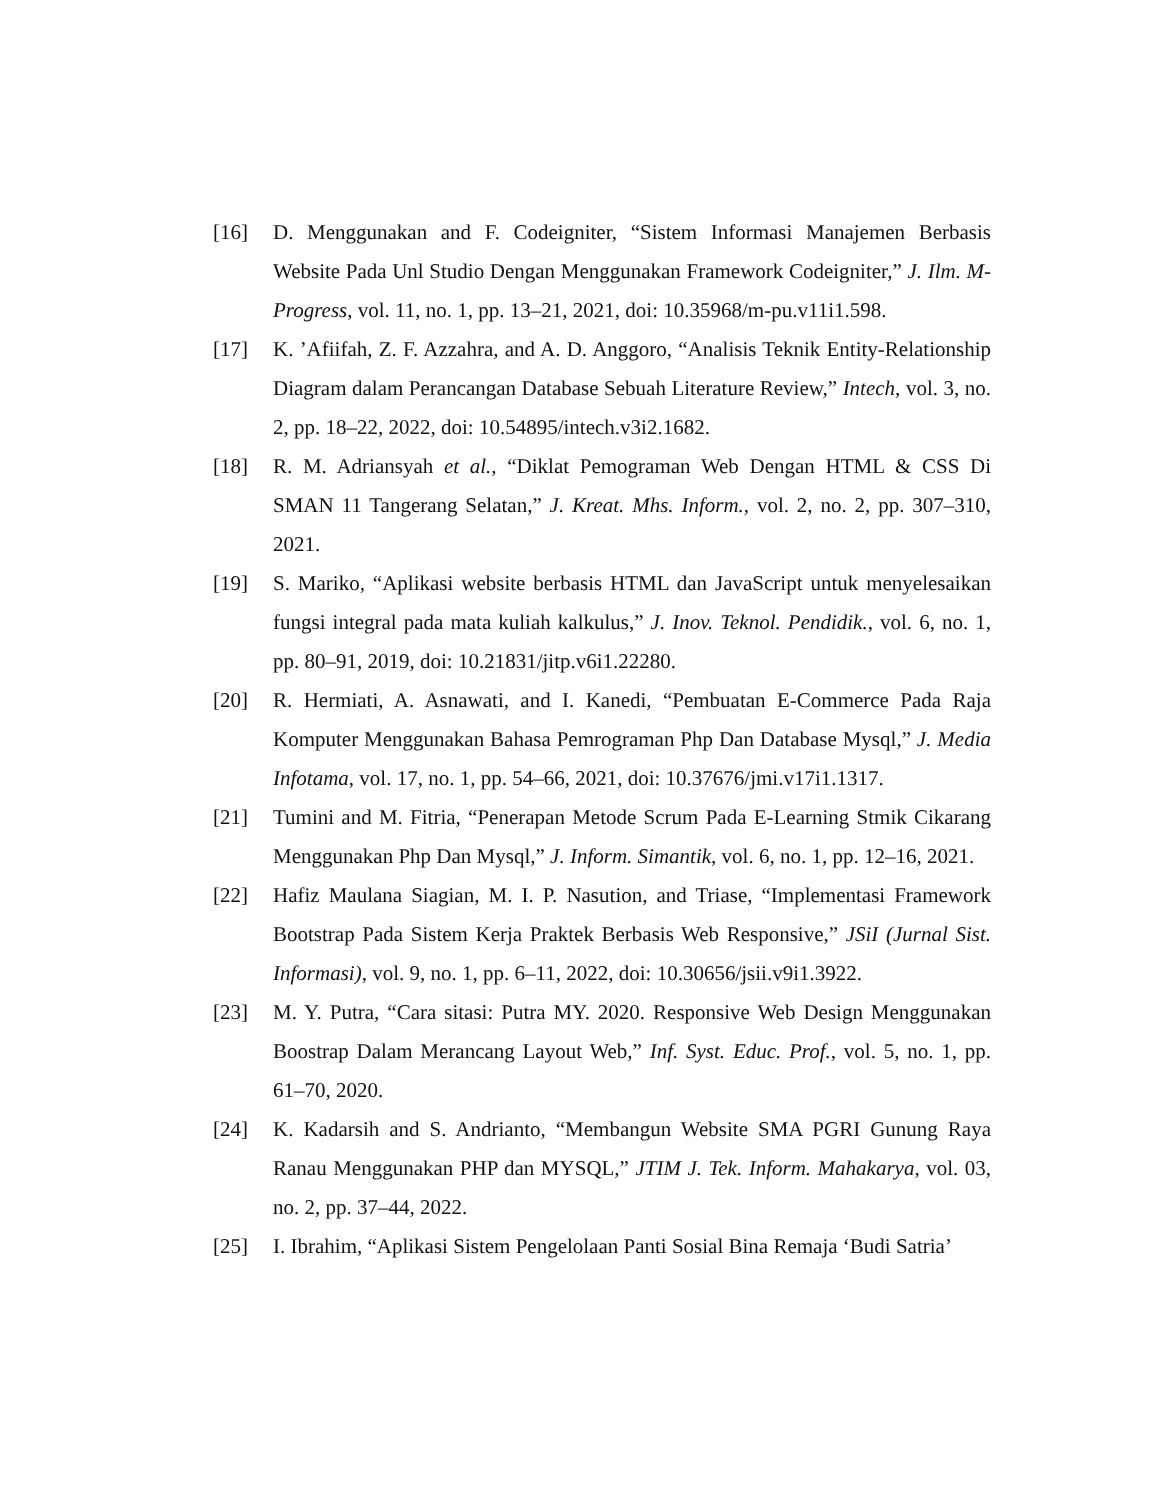[16] D. Menggunakan and F. Codeigniter, “Sistem Informasi Manajemen Berbasis Website Pada Unl Studio Dengan Menggunakan Framework Codeigniter,” J. Ilm. M-Progress, vol. 11, no. 1, pp. 13–21, 2021, doi: 10.35968/m-pu.v11i1.598.
[17] K. ’Afiifah, Z. F. Azzahra, and A. D. Anggoro, “Analisis Teknik Entity-Relationship Diagram dalam Perancangan Database Sebuah Literature Review,” Intech, vol. 3, no. 2, pp. 18–22, 2022, doi: 10.54895/intech.v3i2.1682.
[18] R. M. Adriansyah et al., “Diklat Pemograman Web Dengan HTML & CSS Di SMAN 11 Tangerang Selatan,” J. Kreat. Mhs. Inform., vol. 2, no. 2, pp. 307–310, 2021.
[19] S. Mariko, “Aplikasi website berbasis HTML dan JavaScript untuk menyelesaikan fungsi integral pada mata kuliah kalkulus,” J. Inov. Teknol. Pendidik., vol. 6, no. 1, pp. 80–91, 2019, doi: 10.21831/jitp.v6i1.22280.
[20] R. Hermiati, A. Asnawati, and I. Kanedi, “Pembuatan E-Commerce Pada Raja Komputer Menggunakan Bahasa Pemrograman Php Dan Database Mysql,” J. Media Infotama, vol. 17, no. 1, pp. 54–66, 2021, doi: 10.37676/jmi.v17i1.1317.
[21] Tumini and M. Fitria, “Penerapan Metode Scrum Pada E-Learning Stmik Cikarang Menggunakan Php Dan Mysql,” J. Inform. Simantik, vol. 6, no. 1, pp. 12–16, 2021.
[22] Hafiz Maulana Siagian, M. I. P. Nasution, and Triase, “Implementasi Framework Bootstrap Pada Sistem Kerja Praktek Berbasis Web Responsive,” JSiI (Jurnal Sist. Informasi), vol. 9, no. 1, pp. 6–11, 2022, doi: 10.30656/jsii.v9i1.3922.
[23] M. Y. Putra, “Cara sitasi: Putra MY. 2020. Responsive Web Design Menggunakan Boostrap Dalam Merancang Layout Web,” Inf. Syst. Educ. Prof., vol. 5, no. 1, pp. 61–70, 2020.
[24] K. Kadarsih and S. Andrianto, “Membangun Website SMA PGRI Gunung Raya Ranau Menggunakan PHP dan MYSQL,” JTIM J. Tek. Inform. Mahakarya, vol. 03, no. 2, pp. 37–44, 2022.
[25] I. Ibrahim, “Aplikasi Sistem Pengelolaan Panti Sosial Bina Remaja ‘Budi Satria’